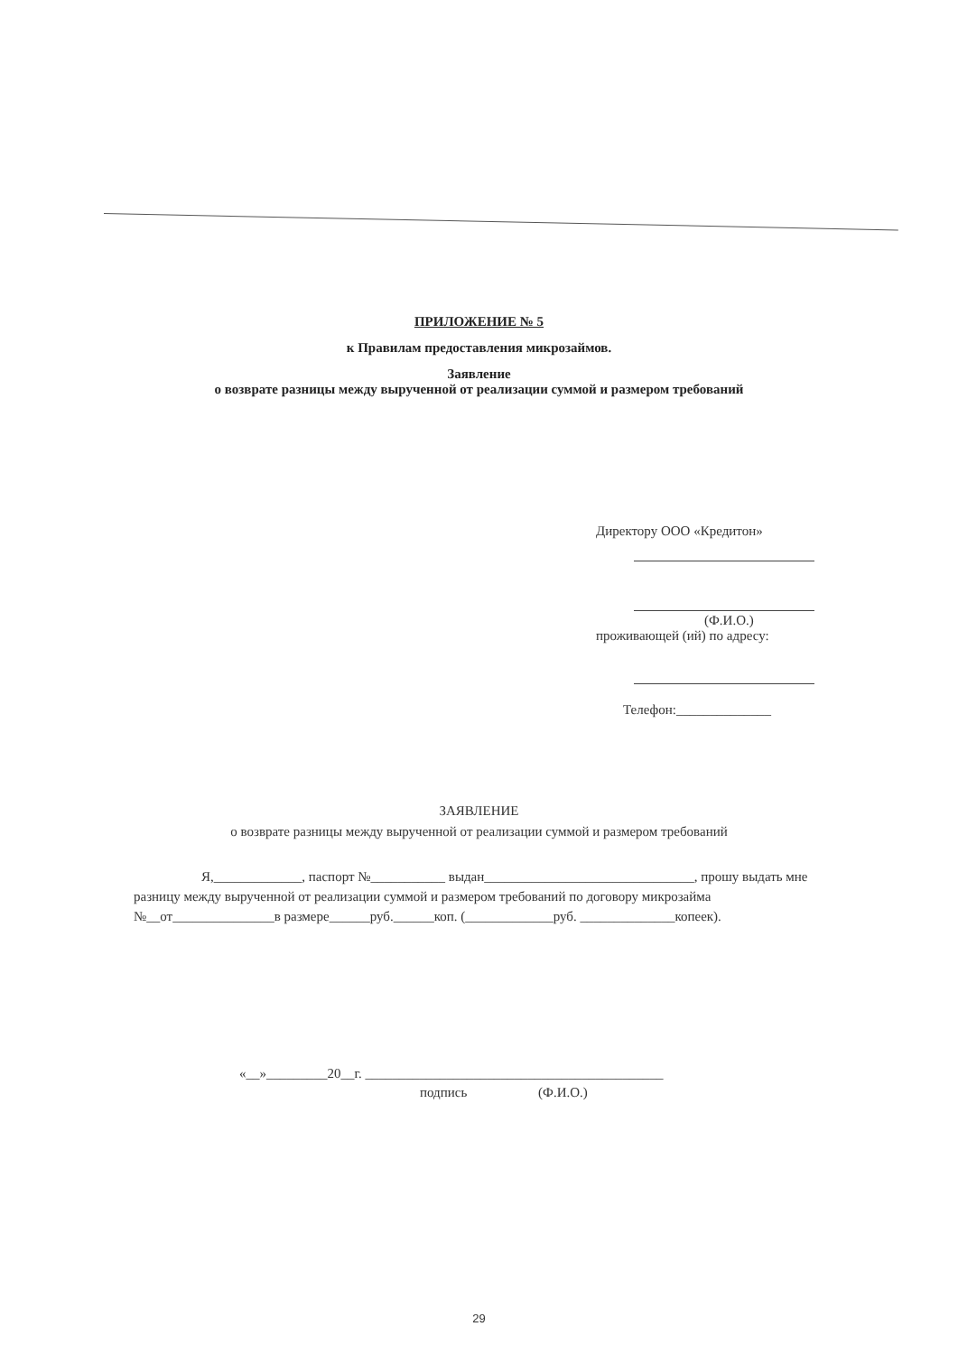ПРИЛОЖЕНИЕ № 5
к Правилам предоставления микрозаймов.
Заявление
о возврате разницы между вырученной от реализации суммой и размером требований
Директору ООО «Кредитон»
(Ф.И.О.)
проживающей (ий) по адресу:
Телефон:______________
ЗАЯВЛЕНИЕ
о возврате разницы между вырученной от реализации суммой и размером требований
Я,_____________, паспорт №___________ выдан_______________________________, прошу выдать мне разницу между вырученной от реализации суммой и размером требований по договору микрозайма №__от_______________в размере______руб.______коп. (_____________руб. ______________копеек).
«__»_________20__г. ____________________________________________
подпись (Ф.И.О.)
29